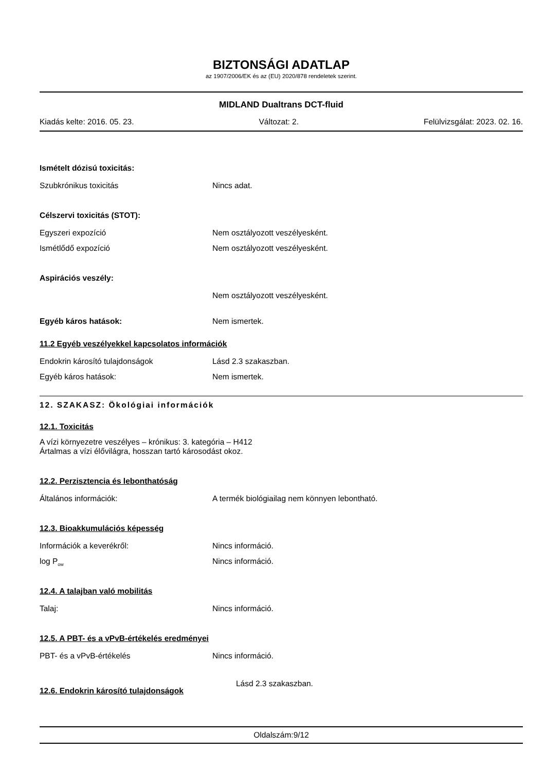BIZTONSÁGI ADATLAP
az 1907/2006/EK és az (EU) 2020/878 rendeletek szerint.
MIDLAND Dualtrans DCT-fluid
Kiadás kelte: 2016. 05. 23. Változat: 2. Felülvizsgálat: 2023. 02. 16.
Ismételt dózisú toxicitás:
Szubkrónikus toxicitás Nincs adat.
Célszervi toxicitás (STOT):
Egyszeri expozíció Nem osztályozott veszélyesként.
Ismétlődő expozíció Nem osztályozott veszélyesként.
Aspirációs veszély:
Nem osztályozott veszélyesként.
Egyéb káros hatások: Nem ismertek.
11.2 Egyéb veszélyekkel kapcsolatos információk
Endokrin károsító tulajdonságok Lásd 2.3 szakaszban.
Egyéb káros hatások: Nem ismertek.
12. SZAKASZ: Ökológiai információk
12.1. Toxicitás
A vízi környezetre veszélyes – krónikus: 3. kategória – H412
Ártalmas a vízi élővilágra, hosszan tartó károsodást okoz.
12.2. Perzisztencia és lebonthatóság
Általános információk: A termék biológiailag nem könnyen lebontható.
12.3. Bioakkumulációs képesség
Információk a keverékről: Nincs információ.
log P<sub>ow</sub> Nincs információ.
12.4. A talajban való mobilitás
Talaj: Nincs információ.
12.5. A PBT- és a vPvB-értékelés eredményei
PBT- és a vPvB-értékelés Nincs információ.
12.6. Endokrin károsító tulajdonságok
Lásd 2.3 szakaszban.
Oldalszám:9/12